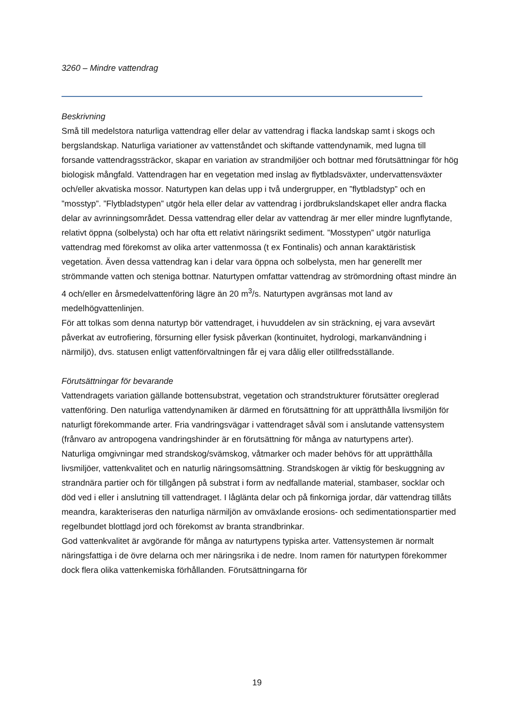3260 – Mindre vattendrag
Beskrivning
Små till medelstora naturliga vattendrag eller delar av vattendrag i flacka landskap samt i skogs och bergslandskap. Naturliga variationer av vattenståndet och skiftande vattendynamik, med lugna till forsande vattendragssträckor, skapar en variation av strandmiljöer och bottnar med förutsättningar för hög biologisk mångfald. Vattendragen har en vegetation med inslag av flytbladsväxter, undervattensväxter och/eller akvatiska mossor. Naturtypen kan delas upp i två undergrupper, en ”flytbladstyp” och en ”mosstyp”. ”Flytbladstypen” utgör hela eller delar av vattendrag i jordbrukslandskapet eller andra flacka delar av avrinningsområdet. Dessa vattendrag eller delar av vattendrag är mer eller mindre lugnflytande, relativt öppna (solbelysta) och har ofta ett relativt näringsrikt sediment. ”Mosstypen” utgör naturliga vattendrag med förekomst av olika arter vattenmossa (t ex Fontinalis) och annan karaktäristisk vegetation. Även dessa vattendrag kan i delar vara öppna och solbelysta, men har generellt mer strömmande vatten och steniga bottnar. Naturtypen omfattar vattendrag av strömordning oftast mindre än 4 och/eller en årsmedelvattenföring lägre än 20 m<sup>3</sup>/s. Naturtypen avgränsas mot land av medelhögvattenlinjen.
För att tolkas som denna naturtyp bör vattendraget, i huvuddelen av sin sträckning, ej vara avsevärt påverkat av eutrofiering, försurning eller fysisk påverkan (kontinuitet, hydrologi, markanvändning i närmiljö), dvs. statusen enligt vattenförvaltningen får ej vara dålig eller otillfredsställande.
Förutsättningar för bevarande
Vattendragets variation gällande bottensubstrat, vegetation och strandstrukturer förutsätter oreglerad vattenföring. Den naturliga vattendynamiken är därmed en förutsättning för att upprätthålla livsmiljön för naturligt förekommande arter. Fria vandringsvägar i vattendraget såväl som i anslutande vattensystem (frånvaro av antropogena vandringshinder är en förutsättning för många av naturtypens arter).
Naturliga omgivningar med strandskog/svämskog, våtmarker och mader behövs för att upprätthålla livsmiljöer, vattenkvalitet och en naturlig näringsomsättning. Strandskogen är viktig för beskuggning av strandnära partier och för tillgången på substrat i form av nedfallande material, stambaser, socklar och död ved i eller i anslutning till vattendraget. I låglänta delar och på finkorniga jordar, där vattendrag tillåts meandra, karakteriseras den naturliga närmiljön av omväxlande erosions- och sedimentationspartier med regelbundet blottlagd jord och förekomst av branta strandbrinkar.
God vattenkvalitet är avgörande för många av naturtypens typiska arter. Vattensystemen är normalt näringsfattiga i de övre delarna och mer näringsrika i de nedre. Inom ramen för naturtypen förekommer dock flera olika vattenkemiska förhållanden. Förutsättningarna för
19